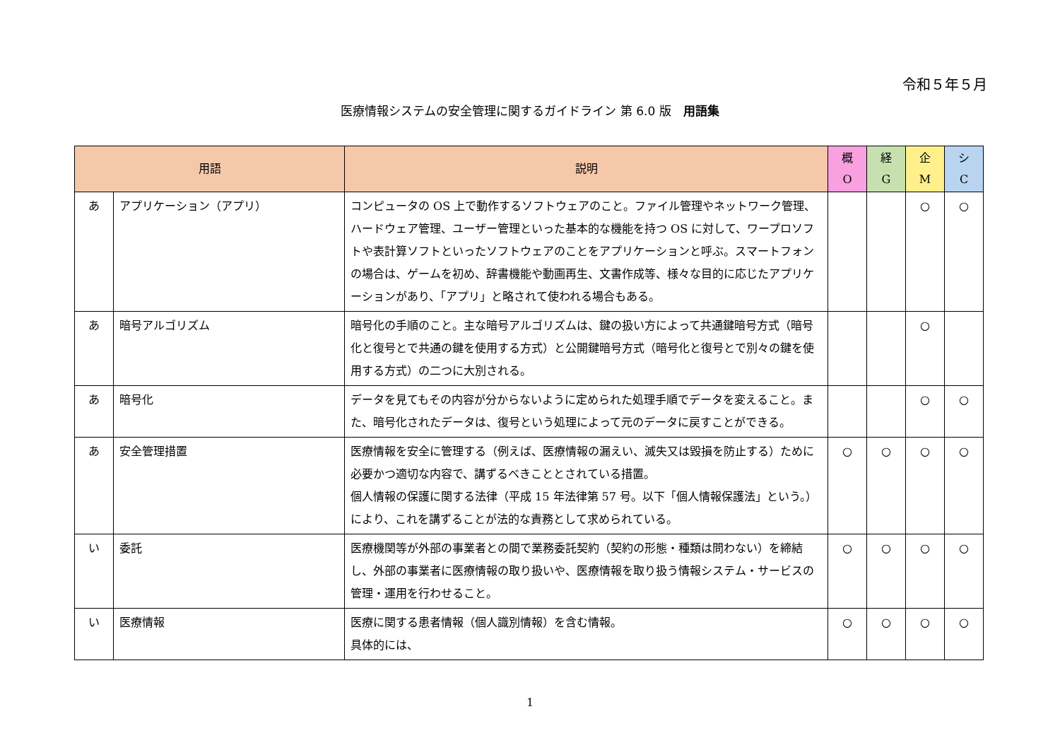令和５年５月
医療情報システムの安全管理に関するガイドライン 第 6.0 版　用語集
| 用語 | | 説明 | 概 O | 経 G | 企 M | シ C |
| --- | --- | --- | --- | --- | --- | --- |
| あ | アプリケーション（アプリ） | コンピュータの OS 上で動作するソフトウェアのこと。ファイル管理やネットワーク管理、ハードウェア管理、ユーザー管理といった基本的な機能を持つ OS に対して、ワープロソフトや表計算ソフトといったソフトウェアのことをアプリケーションと呼ぶ。スマートフォンの場合は、ゲームを初め、辞書機能や動画再生、文書作成等、様々な目的に応じたアプリケーションがあり、「アプリ」と略されて使われる場合もある。 | | | ○ | ○ |
| あ | 暗号アルゴリズム | 暗号化の手順のこと。主な暗号アルゴリズムは、鍵の扱い方によって共通鍵暗号方式（暗号化と復号とで共通の鍵を使用する方式）と公開鍵暗号方式（暗号化と復号とで別々の鍵を使用する方式）の二つに大別される。 | | | ○ | |
| あ | 暗号化 | データを見てもその内容が分からないように定められた処理手順でデータを変えること。また、暗号化されたデータは、復号という処理によって元のデータに戻すことができる。 | | | ○ | ○ |
| あ | 安全管理措置 | 医療情報を安全に管理する（例えば、医療情報の漏えい、滅失又は毀損を防止する）ために必要かつ適切な内容で、講ずるべきこととされている措置。 個人情報の保護に関する法律（平成 15 年法律第 57 号。以下「個人情報保護法」という。）により、これを講ずることが法的な責務として求められている。 | ○ | ○ | ○ | ○ |
| い | 委託 | 医療機関等が外部の事業者との間で業務委託契約（契約の形態・種類は問わない）を締結し、外部の事業者に医療情報の取り扱いや、医療情報を取り扱う情報システム・サービスの管理・運用を行わせること。 | ○ | ○ | ○ | ○ |
| い | 医療情報 | 医療に関する患者情報（個人識別情報）を含む情報。 具体的には、 | ○ | ○ | ○ | ○ |
1